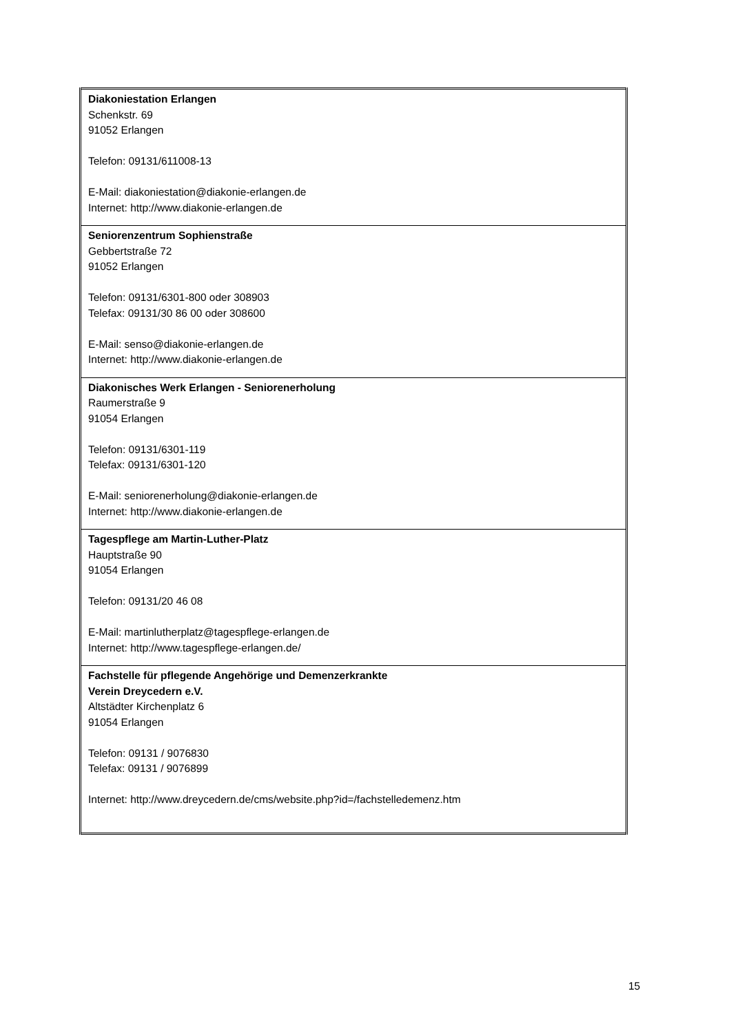| Diakoniestation Erlangen Schenkstr. 69 91052 Erlangen Telefon: 09131/611008-13 E-Mail: diakoniestation@diakonie-erlangen.de Internet: http://www.diakonie-erlangen.de |
| Seniorenzentrum Sophienstraße Gebbertstraße 72 91052 Erlangen Telefon: 09131/6301-800 oder 308903 Telefax: 09131/30 86 00 oder 308600 E-Mail: senso@diakonie-erlangen.de Internet: http://www.diakonie-erlangen.de |
| Diakonisches Werk Erlangen - Seniorenerholung Raumerstraße 9 91054 Erlangen Telefon: 09131/6301-119 Telefax: 09131/6301-120 E-Mail: seniorenerholung@diakonie-erlangen.de Internet: http://www.diakonie-erlangen.de |
| Tagespflege am Martin-Luther-Platz Hauptstraße 90 91054 Erlangen Telefon: 09131/20 46 08 E-Mail: martinlutherplatz@tagespflege-erlangen.de Internet: http://www.tagespflege-erlangen.de/ |
| Fachstelle für pflegende Angehörige und Demenzerkrankte Verein Dreycedern e.V. Altstädter Kirchenplatz 6 91054 Erlangen Telefon: 09131 / 9076830 Telefax: 09131 / 9076899 Internet: http://www.dreycedern.de/cms/website.php?id=/fachstelledemenz.htm |
15